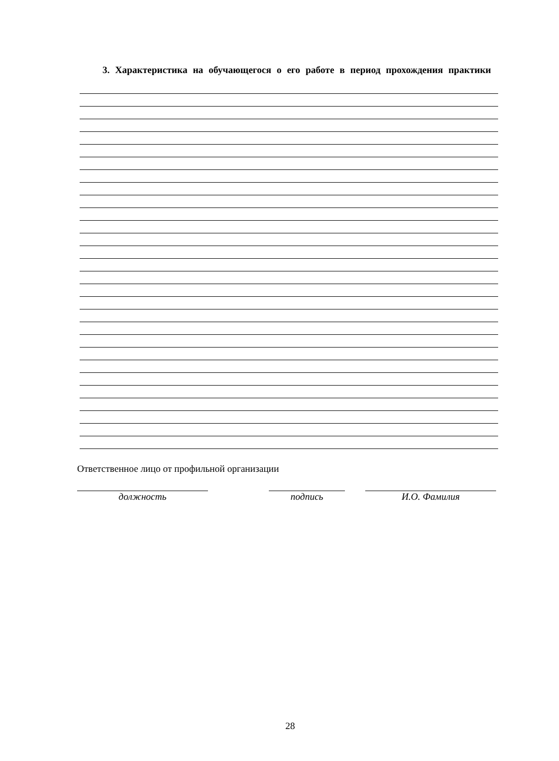3. Характеристика на обучающегося о его работе в период прохождения практики
Ответственное лицо от профильной организации
должность подпись И.О. Фамилия
28